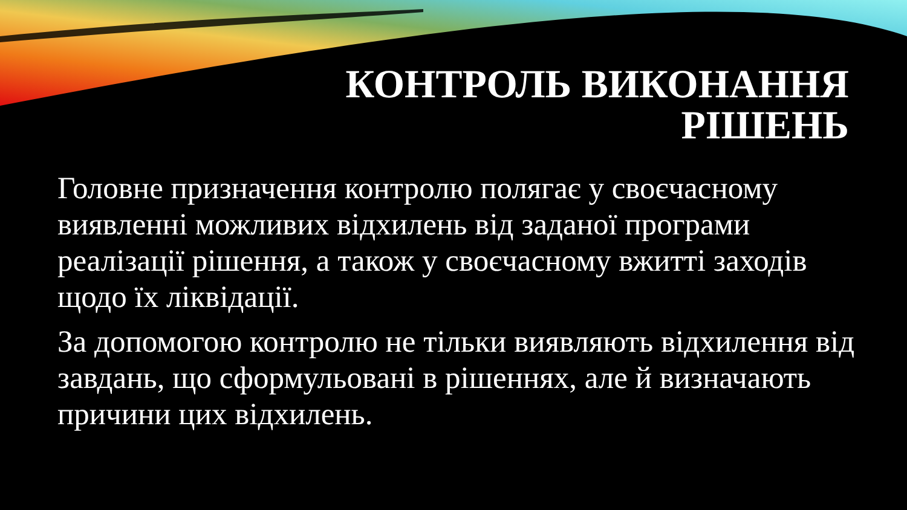КОНТРОЛЬ ВИКОНАННЯ
РІШЕНЬ
Головне призначення контролю полягає у своєчасному виявленні можливих відхилень від заданої програми реалізації рішення, а також у своєчасному вжитті заходів щодо їх ліквідації.
За допомогою контролю не тільки виявляють відхилення від завдань, що сформульовані в рішеннях, але й визначають причини цих відхилень.